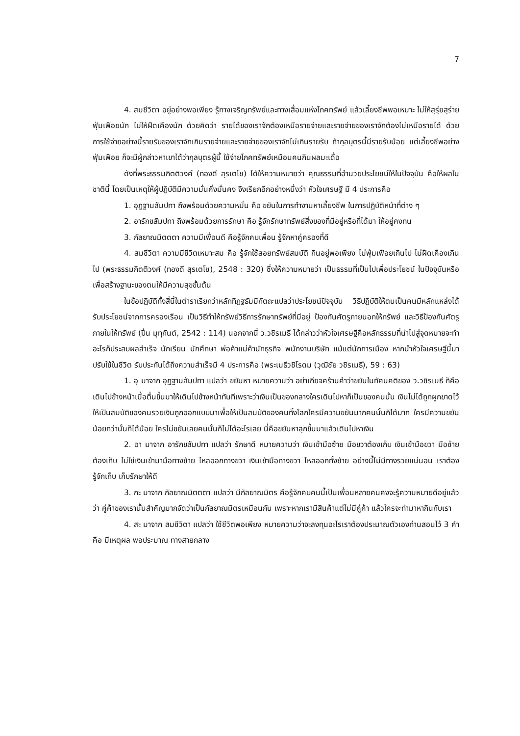7
4. สมชีวิตา อยู่อย่างพอเพียง รู้ทางเจริญทรัพย์และทางเสื่อมแห่งโภคทรัพย์ แล้วเลี้ยงชีพพอเหมาะ ไม่ให้สุรุ่ยสุร่ายฟุ่มเฟือยนัก ไม่ให้ฝืดเคืองนัก ด้วยคิดว่า รายได้ของเราจักต้องเหนือรายจ่ายและรายจ่ายของเราจักต้องไม่เหนือรายได้ ด้วยการใช้จ่ายอย่างนี้รายรับของเราจักเกินรายจ่ายและรายจ่ายของเราจักไม่เกินรายรับ ถ้ากุลบุตรนี้มีรายรับน้อย แต่เลี้ยงชีพอย่างฟุ่มเฟือย ก็จะมีผู้กล่าวหาเขาได้ว่ากุลบุตรผู้นี้ ใช้จ่ายโภคทรัพย์เหมือนคนกินผลมะเดื่อ
ดังที่พระธรรมกิตติวงศ์ (ทองดี สุรเตโช) ได้ให้ความหมายว่า คุณธรรมที่อำนวยประโยชน์ให้ในปัจจุบัน คือให้ผลในชาตินี้ โดยเป็นเหตุให้ผู้ปฏิบัติมีความมั่นคั่งมั่นคง จึงเรียกอีกอย่างหนึ่งว่า หัวใจเศรษฐี มี 4 ประการคือ
1. อุฏฐานสัมปทา ถึงพร้อมด้วยความหมั่น คือ ขยันในการทำงานหาเลี้ยงชีพ ในการปฏิบัติหน้าที่ต่าง ๆ
2. อารักขสัมปทา ถึงพร้อมด้วยการรักษา คือ รู้จักรักษาทรัพย์สิ่งของที่มีอยู่หรือที่ได้มา ให้อยู่คงทน
3. กัลยาณมิตตตา ความมีเพื่อนดี คือรู้จักคบเพื่อน รู้จักหาคู่ครองที่ดี
4. สมชีวิตา ความมีชีวิตเหมาะสม คือ รู้จักใช้สอยทรัพย์สมบัติ กินอยู่พอเพียง ไม่ฟุ่มเฟือยเกินไป ไม่ฝืดเคืองเกินไป (พระธรรมกิตติวงศ์ (ทองดี สุรเตโช), 2548 : 320) ซึ่งให้ความหมายว่า เป็นธรรมที่เป็นไปเพื่อประโยชน์ ในปัจจุบันหรือเพื่อสร้างฐานะของตนให้มีความสุขขั้นต้น
ในข้อปฏิบัติทั้งสี่นี้ในตำราเรียกว่าหลักทิฏฐธัมมิกัตถะแปลว่าประโยชน์ปัจจุบัน วิธีปฏิบัติให้ตนเป็นคนมีหลักแหล่งได้รับประโยชน์จากการครองเรือน เป็นวิธีทำให้ทรัพย์วิธีการรักษาทรัพย์ที่มีอยู่ ป้องกันศัตรูภายนอกให้ทรัพย์ และวิธีป้องกันศัตรูภายในให้ทรัพย์ (ปิ่น มุทุกันต์, 2542 : 114) นอกจากนี้ ว.วชิรเมธี ได้กล่าวว่าหัวใจเศรษฐีคือหลักธรรมที่นำไปสู่จุดหมายจะทำอะไรก็ประสบผลสำเร็จ นักเรียน นักศึกษา พ่อค้าแม่ค้านักธุรกิจ พนักงานบริษัท แม้แต่นักการเมือง หากนำหัวใจเศรษฐีนี้มาปรับใช้ในชีวิต รับประกันได้ถึงความสำเร็จมี 4 ประการคือ (พระเมธีวชิโรดม (วุฒิชัย วชิรเมธี), 59 : 63)
1. อุ มาจาก อุฏฐานสัมปทา แปลว่า ขยันหา หมายความว่า อย่าเกียจคร้านคำว่าขยันในทัศนคติของ ว.วชิรเมธี ก็คือเดินไปข้างหน้าเมื่อตื่นขึ้นมาให้เดินไปข้างหน้าทันทีเพราะว่าเงินเป็นของกลางใครเดินไปหาก็เป็นของคนนั้น เงินไม่ได้ถูกผูกขาดไว้ให้เป็นสมบัติของคนรวยเงินถูกออกแบบมาเพื่อให้เป็นสมบัติของคนทั้งโลกใครมีความขยันมากคนนั้นก็ได้มาก ใครมีความขยันน้อยกว่านั้นก็ได้น้อย ใครไม่ขยันเลยคนนั้นก็ไม่ได้อะไรเลย นี่คือขยันหาลุกขึ้นมาแล้วเดินไปหาเงิน
2. อา มาจาก อารักขสัมปทา แปลว่า รักษาดี หมายความว่า เงินเข้ามือซ้าย มือขวาต้องเก็บ เงินเข้ามือขวา มือซ้ายต้องเก็บ ไม่ใช่เงินเข้ามามือทางซ้าย ไหลออกทางขวา เงินเข้ามือทางขวา ไหลออกทั้งซ้าย อย่างนี้ไม่มีทางรวยแน่นอน เราต้องรู้จักเก็บ เก็บรักษาให้ดี
3. กะ มาจาก กัลยาณมิตตตา แปลว่า มีกัลยาณมิตร คือรู้จักคบคนนี้เป็นเพื่อนหลายคนคงจะรู้ความหมายดีอยู่แล้วว่า คู่ค้าของเรานั้นสำคัญมากจัดว่าเป็นกัลยาณมิตรเหมือนกัน เพราะหากเรามีสินค้าแต่ไม่มีคู่ค้า แล้วใครจะทำมาหากินกับเรา
4. สะ มาจาก สมชีวิตา แปลว่า ใช้ชีวิตพอเพียง หมายความว่าจะลงทุนอะไรเราต้องประมาณตัวเองท่านสอนไว้ 3 คำ คือ มีเหตุผล พอประมาณ ทางสายกลาง